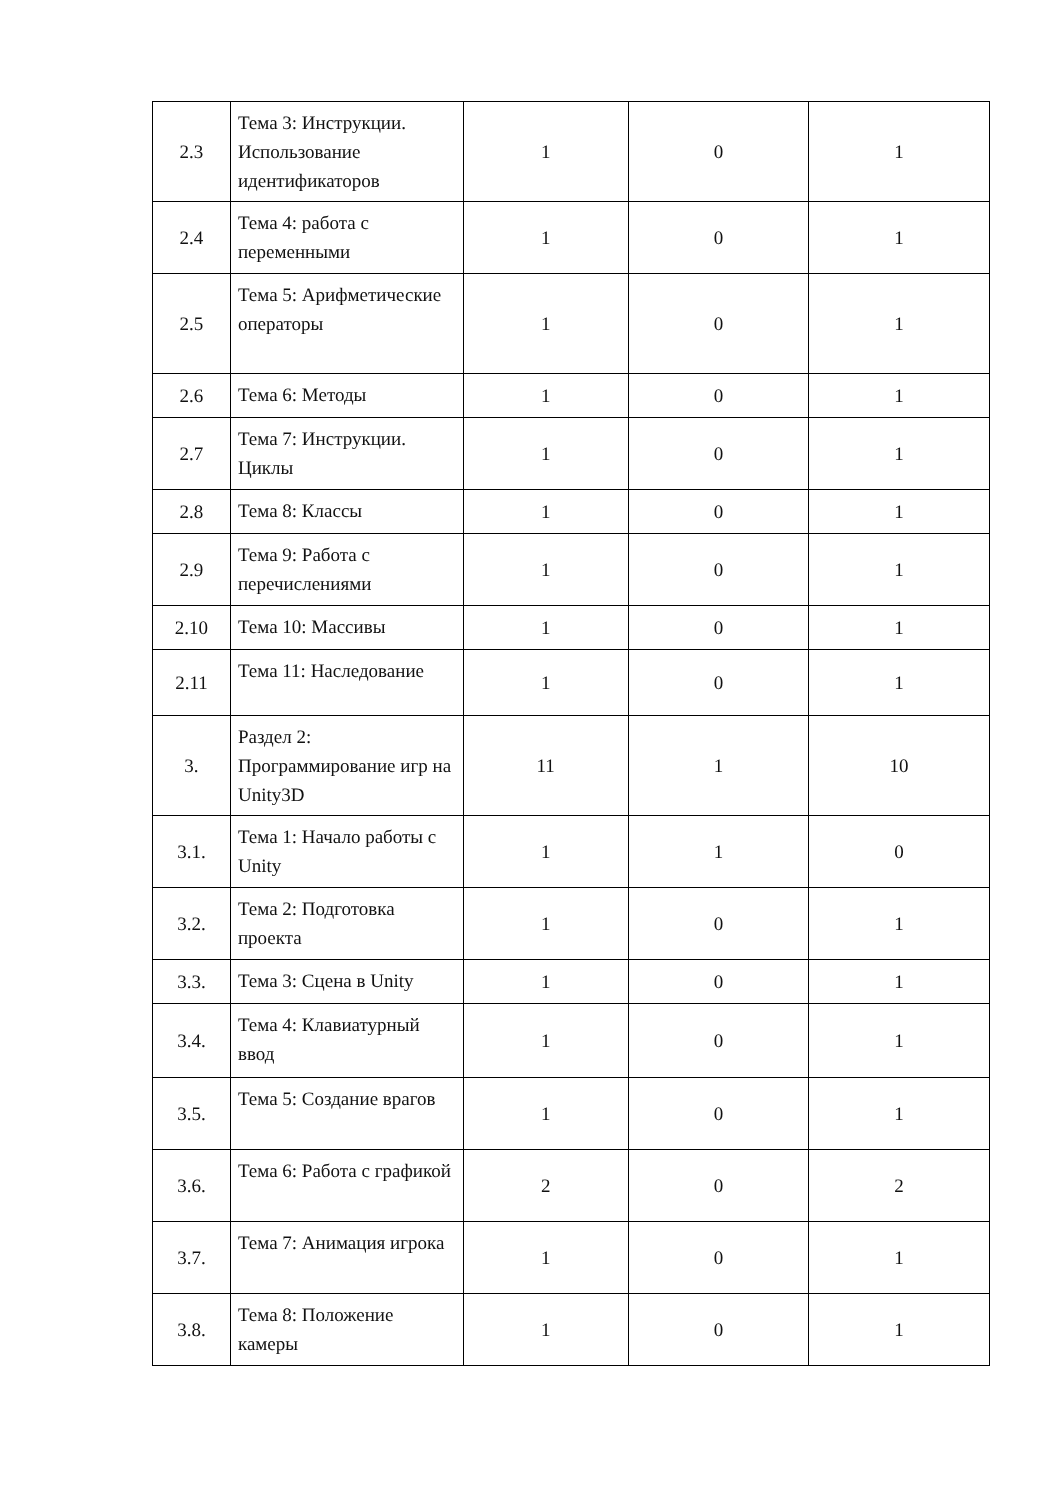| 2.3 | Тема 3: Инструкции. Использование идентификаторов | 1 | 0 | 1 |
| 2.4 | Тема 4: работа с переменными | 1 | 0 | 1 |
| 2.5 | Тема 5: Арифметические операторы | 1 | 0 | 1 |
| 2.6 | Тема 6: Методы | 1 | 0 | 1 |
| 2.7 | Тема 7: Инструкции. Циклы | 1 | 0 | 1 |
| 2.8 | Тема 8: Классы | 1 | 0 | 1 |
| 2.9 | Тема 9: Работа с перечислениями | 1 | 0 | 1 |
| 2.10 | Тема 10: Массивы | 1 | 0 | 1 |
| 2.11 | Тема 11: Наследование | 1 | 0 | 1 |
| 3. | Раздел 2: Программирование игр на Unity3D | 11 | 1 | 10 |
| 3.1. | Тема 1: Начало работы с Unity | 1 | 1 | 0 |
| 3.2. | Тема 2: Подготовка проекта | 1 | 0 | 1 |
| 3.3. | Тема 3: Сцена в Unity | 1 | 0 | 1 |
| 3.4. | Тема 4: Клавиатурный ввод | 1 | 0 | 1 |
| 3.5. | Тема 5: Создание врагов | 1 | 0 | 1 |
| 3.6. | Тема 6: Работа с графикой | 2 | 0 | 2 |
| 3.7. | Тема 7: Анимация игрока | 1 | 0 | 1 |
| 3.8. | Тема 8: Положение камеры | 1 | 0 | 1 |